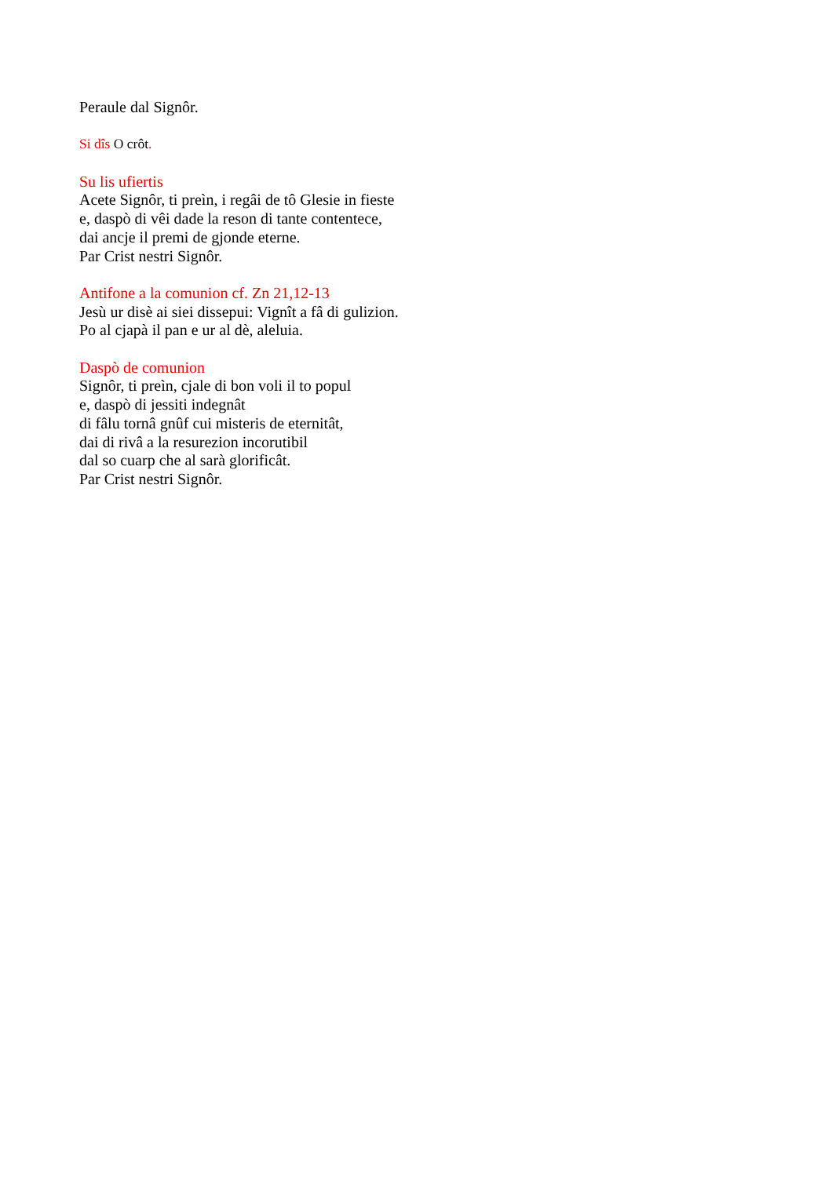Peraule dal Signôr.
Si dîs O crôt.
Su lis ufiertis
Acete Signôr, ti preìn, i regâi de tô Glesie in fieste
e, daspò di vêi dade la reson di tante contentece,
dai ancje il premi de gjonde eterne.
Par Crist nestri Signôr.
Antifone a la comunion cf. Zn 21,12-13
Jesù ur disè ai siei dissepui: Vignît a fâ di gulizion.
Po al cjapà il pan e ur al dè, aleluia.
Daspò de comunion
Signôr, ti preìn, cjale di bon voli il to popul
e, daspò di jessiti indegnât
di fâlu tornâ gnûf cui misteris de eternitât,
dai di rivâ a la resurezion incorutibil
dal so cuarp che al sarà glorificât.
Par Crist nestri Signôr.